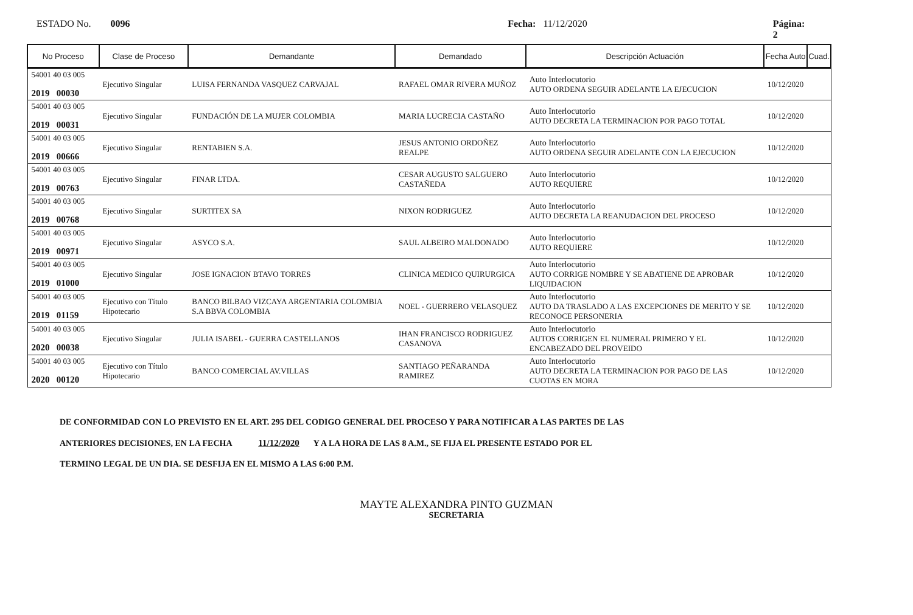ESTADO No. 0096 Fecha: 11/12/2020 Página: 2
| No Proceso | Clase de Proceso | Demandante | Demandado | Descripción Actuación | Fecha Auto | Cuad. |
| --- | --- | --- | --- | --- | --- | --- |
| 54001 40 03 005 2019 00030 | Ejecutivo Singular | LUISA FERNANDA VASQUEZ CARVAJAL | RAFAEL OMAR RIVERA MUÑOZ | Auto Interlocutorio AUTO ORDENA SEGUIR ADELANTE LA EJECUCION | 10/12/2020 | |
| 54001 40 03 005 2019 00031 | Ejecutivo Singular | FUNDACIÓN DE LA MUJER COLOMBIA | MARIA LUCRECIA CASTAÑO | Auto Interlocutorio AUTO DECRETA LA TERMINACION POR PAGO TOTAL | 10/12/2020 | |
| 54001 40 03 005 2019 00666 | Ejecutivo Singular | RENTABIEN S.A. | JESUS ANTONIO ORDOÑEZ REALPE | Auto Interlocutorio AUTO ORDENA SEGUIR ADELANTE CON LA EJECUCION | 10/12/2020 | |
| 54001 40 03 005 2019 00763 | Ejecutivo Singular | FINAR LTDA. | CESAR AUGUSTO SALGUERO CASTAÑEDA | Auto Interlocutorio AUTO REQUIERE | 10/12/2020 | |
| 54001 40 03 005 2019 00768 | Ejecutivo Singular | SURTITEX SA | NIXON RODRIGUEZ | Auto Interlocutorio AUTO DECRETA LA REANUDACION DEL PROCESO | 10/12/2020 | |
| 54001 40 03 005 2019 00971 | Ejecutivo Singular | ASYCO S.A. | SAUL ALBEIRO MALDONADO | Auto Interlocutorio AUTO REQUIERE | 10/12/2020 | |
| 54001 40 03 005 2019 01000 | Ejecutivo Singular | JOSE IGNACION BTAVO TORRES | CLINICA MEDICO QUIRURGICA | Auto Interlocutorio AUTO CORRIGE NOMBRE Y SE ABATIENE DE APROBAR LIQUIDACION | 10/12/2020 | |
| 54001 40 03 005 2019 01159 | Ejecutivo con Título Hipotecario | BANCO BILBAO VIZCAYA ARGENTARIA COLOMBIA S.A BBVA COLOMBIA | NOEL - GUERRERO VELASQUEZ | Auto Interlocutorio AUTO DA TRASLADO A LAS EXCEPCIONES DE MERITO Y SE RECONOCE PERSONERIA | 10/12/2020 | |
| 54001 40 03 005 2020 00038 | Ejecutivo Singular | JULIA ISABEL - GUERRA CASTELLANOS | IHAN FRANCISCO RODRIGUEZ CASANOVA | Auto Interlocutorio AUTOS CORRIGEN EL NUMERAL PRIMERO Y EL ENCABEZADO DEL PROVEIDO | 10/12/2020 | |
| 54001 40 03 005 2020 00120 | Ejecutivo con Título Hipotecario | BANCO COMERCIAL AV.VILLAS | SANTIAGO PEÑARANDA RAMIREZ | Auto Interlocutorio AUTO DECRETA LA TERMINACION POR PAGO DE LAS CUOTAS EN MORA | 10/12/2020 | |
DE CONFORMIDAD CON LO PREVISTO EN EL ART. 295 DEL CODIGO GENERAL DEL PROCESO Y PARA NOTIFICAR A LAS PARTES DE LAS
ANTERIORES DECISIONES, EN LA FECHA 11/12/2020 Y A LA HORA DE LAS 8 A.M., SE FIJA EL PRESENTE ESTADO POR EL
TERMINO LEGAL DE UN DIA. SE DESFIJA EN EL MISMO A LAS 6:00 P.M.
MAYTE ALEXANDRA PINTO GUZMAN
SECRETARIA